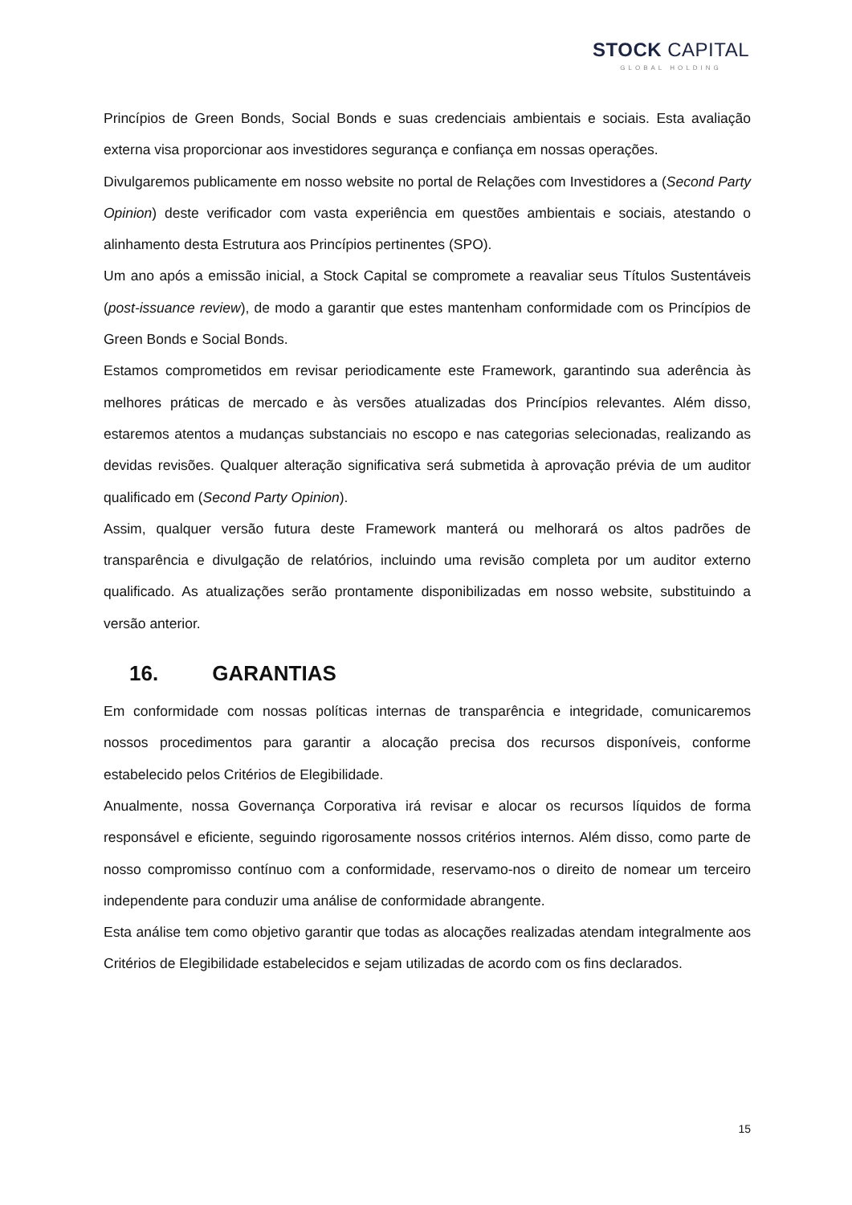STOCK CAPITAL
GLOBAL HOLDING
Princípios de Green Bonds, Social Bonds e suas credenciais ambientais e sociais. Esta avaliação externa visa proporcionar aos investidores segurança e confiança em nossas operações.
Divulgaremos publicamente em nosso website no portal de Relações com Investidores a (Second Party Opinion) deste verificador com vasta experiência em questões ambientais e sociais, atestando o alinhamento desta Estrutura aos Princípios pertinentes (SPO).
Um ano após a emissão inicial, a Stock Capital se compromete a reavaliar seus Títulos Sustentáveis (post-issuance review), de modo a garantir que estes mantenham conformidade com os Princípios de Green Bonds e Social Bonds.
Estamos comprometidos em revisar periodicamente este Framework, garantindo sua aderência às melhores práticas de mercado e às versões atualizadas dos Princípios relevantes. Além disso, estaremos atentos a mudanças substanciais no escopo e nas categorias selecionadas, realizando as devidas revisões. Qualquer alteração significativa será submetida à aprovação prévia de um auditor qualificado em (Second Party Opinion).
Assim, qualquer versão futura deste Framework manterá ou melhorará os altos padrões de transparência e divulgação de relatórios, incluindo uma revisão completa por um auditor externo qualificado. As atualizações serão prontamente disponibilizadas em nosso website, substituindo a versão anterior.
16. GARANTIAS
Em conformidade com nossas políticas internas de transparência e integridade, comunicaremos nossos procedimentos para garantir a alocação precisa dos recursos disponíveis, conforme estabelecido pelos Critérios de Elegibilidade.
Anualmente, nossa Governança Corporativa irá revisar e alocar os recursos líquidos de forma responsável e eficiente, seguindo rigorosamente nossos critérios internos. Além disso, como parte de nosso compromisso contínuo com a conformidade, reservamo-nos o direito de nomear um terceiro independente para conduzir uma análise de conformidade abrangente.
Esta análise tem como objetivo garantir que todas as alocações realizadas atendam integralmente aos Critérios de Elegibilidade estabelecidos e sejam utilizadas de acordo com os fins declarados.
15